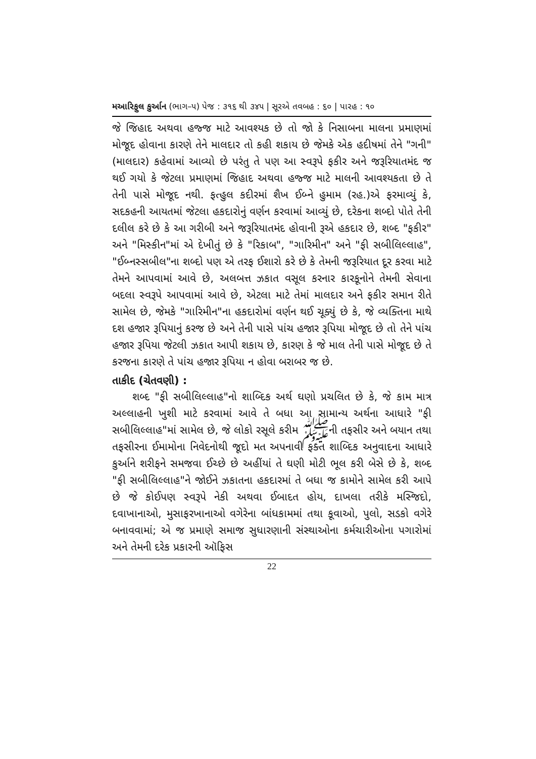મઆરિફુલ કુર્આન (ભાગ–૫) પેજ : ૩૧૬ થી ૩૪૫ | સૂરએ તવબહ : ૬૦ | પારહ : ૧૦
જે જિહાદ અથવા હજ્જ માટે આવશ્યક છે તો જો કે નિસાબના માલના પ્રમાણમાં મોજૂદ હોવાના કારણે તેને માલદાર તો કહી શકાય છે જેમકે એક હદીષમાં તેને "ગની" (માલદાર) કહેવામાં આવ્યો છે પરંતુ તે પણ આ સ્વરૂપે ફકીર અને જરૂરિયાતમંદ જ થઈ ગયો કે જેટલા પ્રમાણમાં જિહાદ અથવા હજ્જ માટે માલની આવશ્યકતા છે તે તેની પાસે મોજૂદ નથી. ફત્હુલ કદીરમાં શૈખ ઈબ્ને હુમામ (રહ.)એ ફરમાવ્યું કે, સદકહની આયતમાં જેટલા હકદારોનું વર્ણન કરવામાં આવ્યું છે, દરેકના શબ્દો પોતે તેની દલીલ કરે છે કે આ ગરીબી અને જરૂરિયાતમંદ હોવાની રૂએ હકદાર છે, શબ્દ "ફકીર" અને "મિસ્કીન"માં એ દેખીતું છે કે "રિકાબ", "ગારિમીન" અને "ફી સબીલિલ્લાહ", "ઈબ્નસ્સબીલ"ના શબ્દો પણ એ તરફ ઈશારો કરે છે કે તેમની જરૂરિયાત દૂર કરવા માટે તેમને આપવામાં આવે છે, અલબત્ત ઝકાત વસૂલ કરનાર કારકૂનોને તેમની સેવાના બદલા સ્વરૂપે આપવામાં આવે છે, એટલા માટે તેમાં માલદાર અને ફકીર સમાન રીતે સામેલ છે, જેમકે "ગારિમીન"ના હકદારોમાં વર્ણન થઈ ચૂક્યું છે કે, જે વ્યક્તિના માથે દશ હજાર રૂપિયાનું કરજ છે અને તેની પાસે પાંચ હજાર રૂપિયા મોજૂદ છે તો તેને પાંચ હજાર રૂપિયા જેટલી ઝકાત આપી શકાય છે, કારણ કે જે માલ તેની પાસે મોજૂદ છે તે કરજના કારણે તે પાંચ હજાર રૂપિયા ન હોવા બરાબર જ છે.
તાકીદ (ચેતવણી) :
શબ્દ "ફી સબીલિલ્લાહ"નો શાબ્દિક અર્થ ઘણો પ્રચલિત છે કે, જે કામ માત્ર અલ્લાહની ખુશી માટે કરવામાં આવે તે બધા આ સામાન્ય અર્થના આધારે "ફી સબીલિલ્લાહ"માં સામેલ છે, જે લોકો રસૂલે કરીમ ﷺની તફસીર અને બયાન તથા તફસીરના ઈમામોના નિવેદનોથી જૂદો મત અપનાવી ફક્ત શાબ્દિક અનુવાદના આધારે કુર્આને શરીફને સમજવા ઈચ્છે છે અહીંયાં તે ઘણી મોટી ભૂલ કરી બેસે છે કે, શબ્દ "ફી સબીલિલ્લાહ"ને જોઈને ઝકાતના હકદારમાં તે બધા જ કામોને સામેલ કરી આપે છે જે કોઈપણ સ્વરૂપે નેકી અથવા ઈબાદત હોય, દાખલા તરીકે મસ્જિદો, દવાખાનાઓ, મુસાફરખાનાઓ વગેરેના બાંધકામમાં તથા કૂવાઓ, પુલો, સડકો વગેરે બનાવવામાં; એ જ પ્રમાણે સમાજ સુધારણાની સંસ્થાઓના કર્મચારીઓના પગારોમાં અને તેમની દરેક પ્રકારની ઑફિસ
22